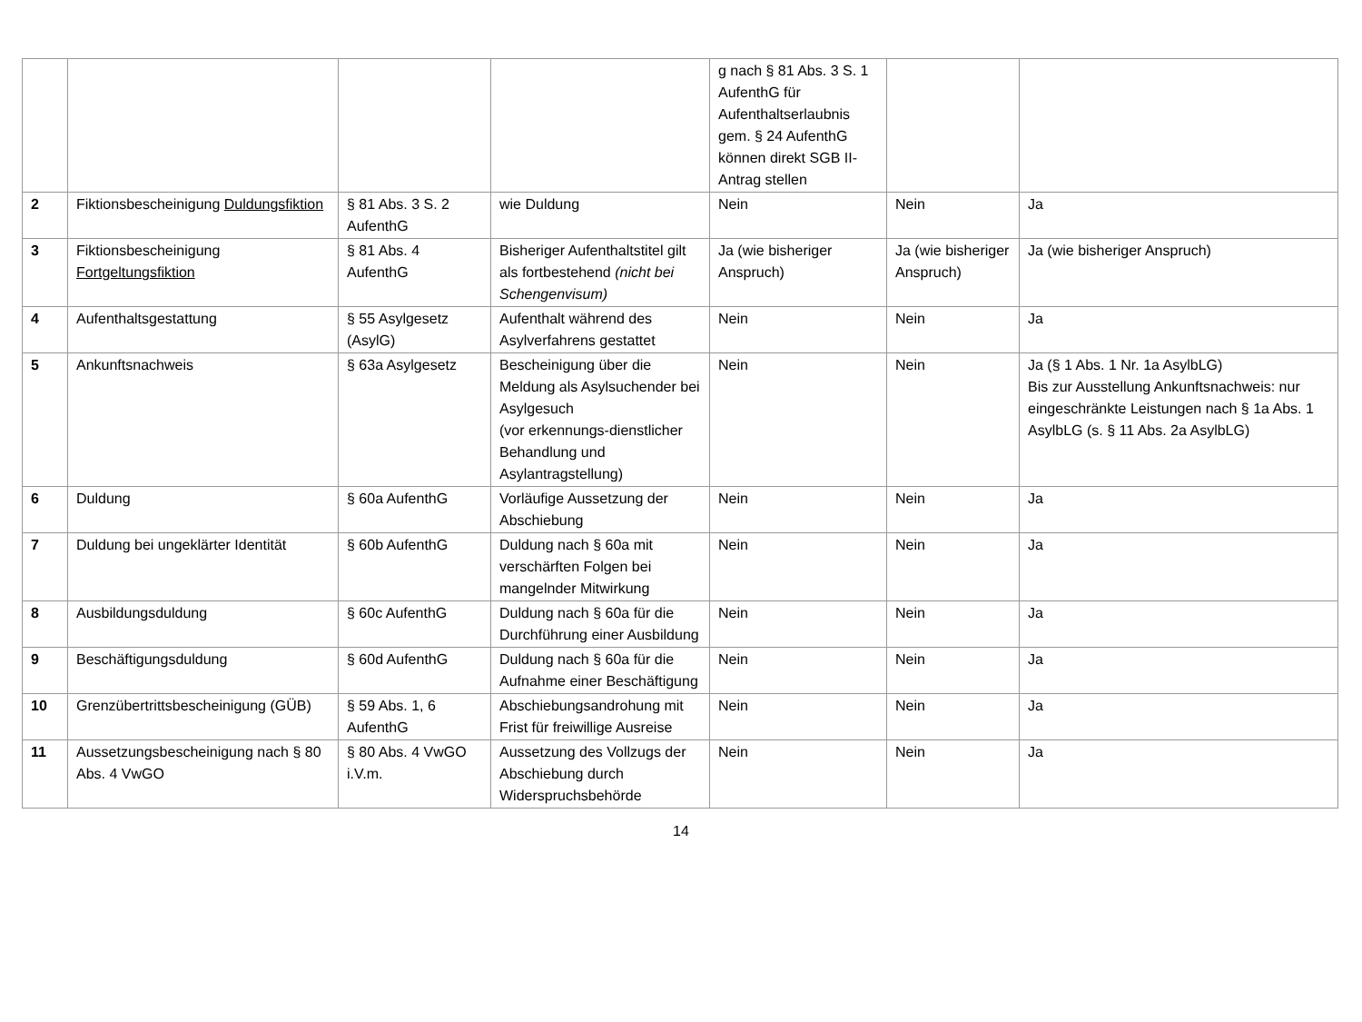| | | | | g nach § 81 Abs. 3 S. 1 AufenthG für Aufenthaltserlaubnis gem. § 24 AufenthG können direkt SGB II-Antrag stellen | | |
| 2 | Fiktionsbescheinigung Duldungsfiktion | § 81 Abs. 3 S. 2 AufenthG | wie Duldung | Nein | Nein | Ja |
| 3 | Fiktionsbescheinigung Fortgeltungsfiktion | § 81 Abs. 4 AufenthG | Bisheriger Aufenthaltstitel gilt als fortbestehend (nicht bei Schengenvisum) | Ja (wie bisheriger Anspruch) | Ja (wie bisheriger Anspruch) | Ja (wie bisheriger Anspruch) |
| 4 | Aufenthaltsgestattung | § 55 Asylgesetz (AsylG) | Aufenthalt während des Asylverfahrens gestattet | Nein | Nein | Ja |
| 5 | Ankunftsnachweis | § 63a Asylgesetz | Bescheinigung über die Meldung als Asylsuchender bei Asylgesuch (vor erkennungs-dienstlicher Behandlung und Asylantragstellung) | Nein | Nein | Ja (§ 1 Abs. 1 Nr. 1a AsylbLG) Bis zur Ausstellung Ankunftsnachweis: nur eingeschränkte Leistungen nach § 1a Abs. 1 AsylbLG (s. § 11 Abs. 2a AsylbLG) |
| 6 | Duldung | § 60a AufenthG | Vorläufige Aussetzung der Abschiebung | Nein | Nein | Ja |
| 7 | Duldung bei ungeklärter Identität | § 60b AufenthG | Duldung nach § 60a mit verschärften Folgen bei mangelnder Mitwirkung | Nein | Nein | Ja |
| 8 | Ausbildungsduldung | § 60c AufenthG | Duldung nach § 60a für die Durchführung einer Ausbildung | Nein | Nein | Ja |
| 9 | Beschäftigungsduldung | § 60d AufenthG | Duldung nach § 60a für die Aufnahme einer Beschäftigung | Nein | Nein | Ja |
| 10 | Grenzübertrittsbescheinigung (GÜB) | § 59 Abs. 1, 6 AufenthG | Abschiebungsandrohung mit Frist für freiwillige Ausreise | Nein | Nein | Ja |
| 11 | Aussetzungsbescheinigung nach § 80 Abs. 4 VwGO | § 80 Abs. 4 VwGO i.V.m. | Aussetzung des Vollzugs der Abschiebung durch Widerspruchsbehörde | Nein | Nein | Ja |
14